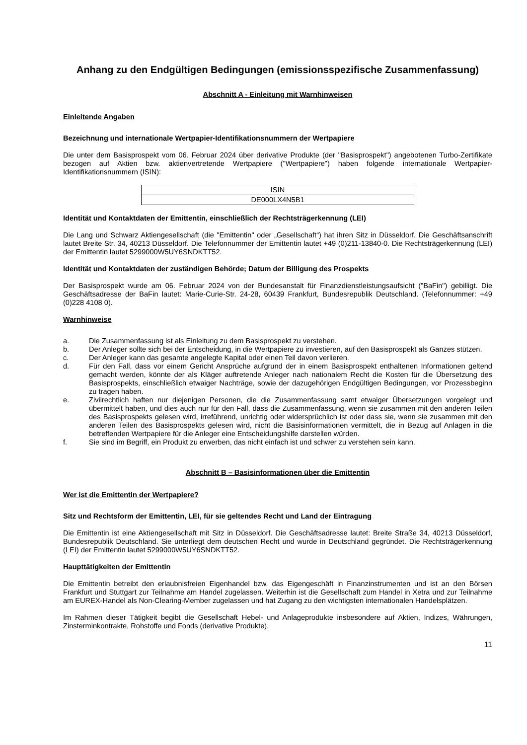Anhang zu den Endgültigen Bedingungen (emissionsspezifische Zusammenfassung)
Abschnitt A - Einleitung mit Warnhinweisen
Einleitende Angaben
Bezeichnung und internationale Wertpapier-Identifikationsnummern der Wertpapiere
Die unter dem Basisprospekt vom 06. Februar 2024 über derivative Produkte (der "Basisprospekt") angebotenen Turbo-Zertifikate bezogen auf Aktien bzw. aktienvertretende Wertpapiere ("Wertpapiere") haben folgende internationale Wertpapier-Identifikationsnummern (ISIN):
| ISIN |
| DE000LX4N5B1 |
Identität und Kontaktdaten der Emittentin, einschließlich der Rechtsträgerkennung (LEI)
Die Lang und Schwarz Aktiengesellschaft (die "Emittentin" oder „Gesellschaft“) hat ihren Sitz in Düsseldorf. Die Geschäftsanschrift lautet Breite Str. 34, 40213 Düsseldorf. Die Telefonnummer der Emittentin lautet +49 (0)211-13840-0. Die Rechtsträgerkennung (LEI) der Emittentin lautet 5299000W5UY6SNDKTT52.
Identität und Kontaktdaten der zuständigen Behörde; Datum der Billigung des Prospekts
Der Basisprospekt wurde am 06. Februar 2024 von der Bundesanstalt für Finanzdienstleistungsaufsicht ("BaFin") gebilligt. Die Geschäftsadresse der BaFin lautet: Marie-Curie-Str. 24-28, 60439 Frankfurt, Bundesrepublik Deutschland. (Telefonnummer: +49 (0)228 4108 0).
Warnhinweise
a. Die Zusammenfassung ist als Einleitung zu dem Basisprospekt zu verstehen.
b. Der Anleger sollte sich bei der Entscheidung, in die Wertpapiere zu investieren, auf den Basisprospekt als Ganzes stützen.
c. Der Anleger kann das gesamte angelegte Kapital oder einen Teil davon verlieren.
d. Für den Fall, dass vor einem Gericht Ansprüche aufgrund der in einem Basisprospekt enthaltenen Informationen geltend gemacht werden, könnte der als Kläger auftretende Anleger nach nationalem Recht die Kosten für die Übersetzung des Basisprospekts, einschließlich etwaiger Nachträge, sowie der dazugehörigen Endgültigen Bedingungen, vor Prozessbeginn zu tragen haben.
e. Zivilrechtlich haften nur diejenigen Personen, die die Zusammenfassung samt etwaiger Übersetzungen vorgelegt und übermittelt haben, und dies auch nur für den Fall, dass die Zusammenfassung, wenn sie zusammen mit den anderen Teilen des Basisprospekts gelesen wird, irreführend, unrichtig oder widersprüchlich ist oder dass sie, wenn sie zusammen mit den anderen Teilen des Basisprospekts gelesen wird, nicht die Basisinformationen vermittelt, die in Bezug auf Anlagen in die betreffenden Wertpapiere für die Anleger eine Entscheidungshilfe darstellen würden.
f. Sie sind im Begriff, ein Produkt zu erwerben, das nicht einfach ist und schwer zu verstehen sein kann.
Abschnitt B – Basisinformationen über die Emittentin
Wer ist die Emittentin der Wertpapiere?
Sitz und Rechtsform der Emittentin, LEI, für sie geltendes Recht und Land der Eintragung
Die Emittentin ist eine Aktiengesellschaft mit Sitz in Düsseldorf. Die Geschäftsadresse lautet: Breite Straße 34, 40213 Düsseldorf, Bundesrepublik Deutschland. Sie unterliegt dem deutschen Recht und wurde in Deutschland gegründet. Die Rechtsträgerkennung (LEI) der Emittentin lautet 5299000W5UY6SNDKTT52.
Haupttätigkeiten der Emittentin
Die Emittentin betreibt den erlaubnisfreien Eigenhandel bzw. das Eigengeschäft in Finanzinstrumenten und ist an den Börsen Frankfurt und Stuttgart zur Teilnahme am Handel zugelassen. Weiterhin ist die Gesellschaft zum Handel in Xetra und zur Teilnahme am EUREX-Handel als Non-Clearing-Member zugelassen und hat Zugang zu den wichtigsten internationalen Handelsplätzen.
Im Rahmen dieser Tätigkeit begibt die Gesellschaft Hebel- und Anlageprodukte insbesondere auf Aktien, Indizes, Währungen, Zinsterminkontrakte, Rohstoffe und Fonds (derivative Produkte).
11